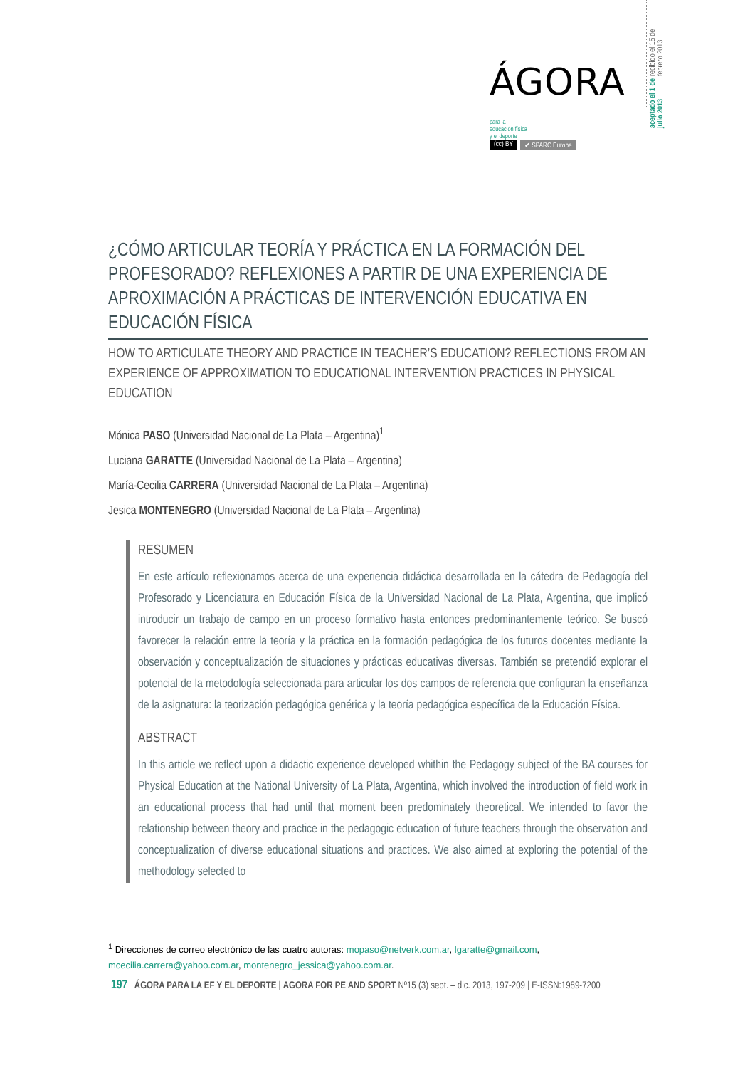recibido el 15 de febrero 2013
aceptado el 1 de julio 2013
ÁGORA para la
educación física
y el deporte
(cc) BY ✔ SPARC Europe
¿CÓMO ARTICULAR TEORÍA Y PRÁCTICA EN LA FORMACIÓN DEL PROFESORADO? REFLEXIONES A PARTIR DE UNA EXPERIENCIA DE APROXIMACIÓN A PRÁCTICAS DE INTERVENCIÓN EDUCATIVA EN EDUCACIÓN FÍSICA
HOW TO ARTICULATE THEORY AND PRACTICE IN TEACHER’S EDUCATION? REFLECTIONS FROM AN EXPERIENCE OF APPROXIMATION TO EDUCATIONAL INTERVENTION PRACTICES IN PHYSICAL EDUCATION
Mónica PASO (Universidad Nacional de La Plata – Argentina)<sup>1</sup>
Luciana GARATTE (Universidad Nacional de La Plata – Argentina)
María-Cecilia CARRERA (Universidad Nacional de La Plata – Argentina)
Jesica MONTENEGRO (Universidad Nacional de La Plata – Argentina)
RESUMEN
En este artículo reflexionamos acerca de una experiencia didáctica desarrollada en la cátedra de Pedagogía del Profesorado y Licenciatura en Educación Física de la Universidad Nacional de La Plata, Argentina, que implicó introducir un trabajo de campo en un proceso formativo hasta entonces predominantemente teórico. Se buscó favorecer la relación entre la teoría y la práctica en la formación pedagógica de los futuros docentes mediante la observación y conceptualización de situaciones y prácticas educativas diversas. También se pretendió explorar el potencial de la metodología seleccionada para articular los dos campos de referencia que configuran la enseñanza de la asignatura: la teorización pedagógica genérica y la teoría pedagógica específica de la Educación Física.
ABSTRACT
In this article we reflect upon a didactic experience developed whithin the Pedagogy subject of the BA courses for Physical Education at the National University of La Plata, Argentina, which involved the introduction of field work in an educational process that had until that moment been predominately theoretical. We intended to favor the relationship between theory and practice in the pedagogic education of future teachers through the observation and conceptualization of diverse educational situations and practices. We also aimed at exploring the potential of the methodology selected to
<sup>1</sup> Direcciones de correo electrónico de las cuatro autoras: mopaso@netverk.com.ar, lgaratte@gmail.com, mcecilia.carrera@yahoo.com.ar, montenegro_jessica@yahoo.com.ar.
197 ÁGORA PARA LA EF Y EL DEPORTE | AGORA FOR PE AND SPORT Nº15 (3) sept. – dic. 2013, 197-209 | E-ISSN:1989-7200